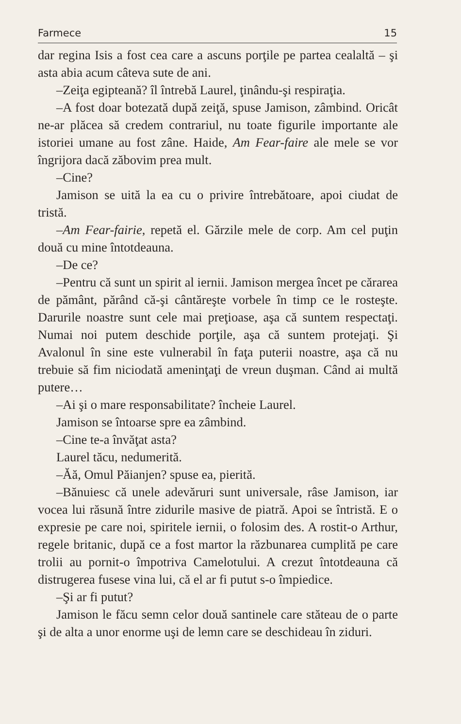Farmece 15
dar regina Isis a fost cea care a ascuns porţile pe partea cealaltă – şi asta abia acum câteva sute de ani.
–Zeiţa egipteană? îl întrebă Laurel, ţinându-şi respiraţia.
–A fost doar botezată după zeiţă, spuse Jamison, zâmbind. Oricât ne-ar plăcea să credem contrariul, nu toate figurile importante ale istoriei umane au fost zâne. Haide, Am Fear-faire ale mele se vor îngrijora dacă zăbovim prea mult.
–Cine?
Jamison se uită la ea cu o privire întrebătoare, apoi ciudat de tristă.
–Am Fear-fairie, repetă el. Gărzile mele de corp. Am cel puţin două cu mine întotdeauna.
–De ce?
–Pentru că sunt un spirit al iernii. Jamison mergea încet pe cărarea de pământ, părând că-şi cântăreşte vorbele în timp ce le rosteşte. Darurile noastre sunt cele mai preţioase, aşa că suntem respectaţi. Numai noi putem deschide porţile, aşa că suntem protejaţi. Şi Avalonul în sine este vulnerabil în faţa puterii noastre, aşa că nu trebuie să fim niciodată ameninţaţi de vreun duşman. Când ai multă putere…
–Ai şi o mare responsabilitate? încheie Laurel.
Jamison se întoarse spre ea zâmbind.
–Cine te-a învăţat asta?
Laurel tăcu, nedumerită.
–Ăă, Omul Păianjen? spuse ea, pierită.
–Bănuiesc că unele adevăruri sunt universale, râse Jamison, iar vocea lui răsună între zidurile masive de piatră. Apoi se întristă. E o expresie pe care noi, spiritele iernii, o folosim des. A rostit-o Arthur, regele britanic, după ce a fost martor la răzbunarea cumplită pe care trolii au pornit-o împotriva Camelotului. A crezut întotdeauna că distrugerea fusese vina lui, că el ar fi putut s-o împiedice.
–Şi ar fi putut?
Jamison le făcu semn celor două santinele care stăteau de o parte şi de alta a unor enorme uşi de lemn care se deschideau în ziduri.